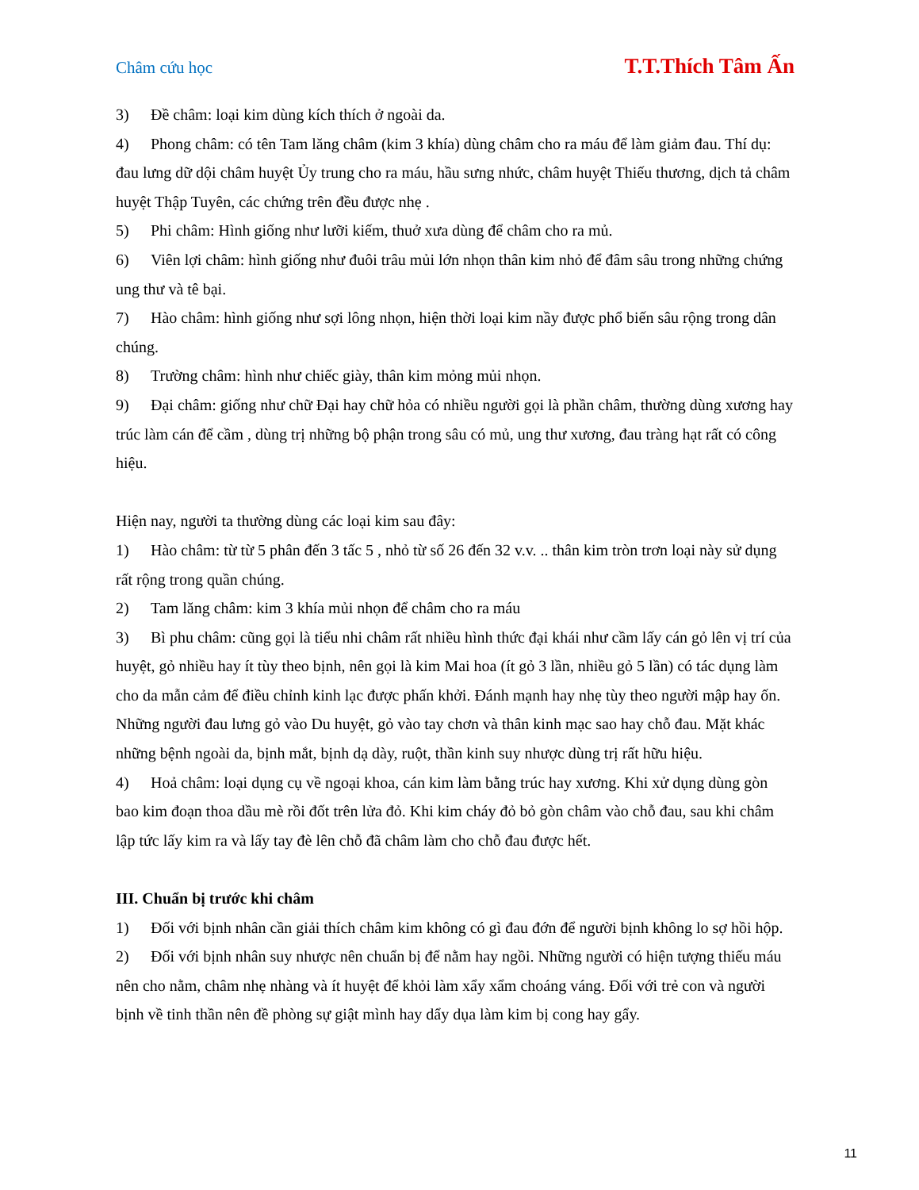Châm cứu học T.T.Thích Tâm Ấn
3) Đề châm: loại kim dùng kích thích ở ngoài da.
4) Phong châm: có tên Tam lăng châm (kim 3 khía) dùng châm cho ra máu để làm giảm đau. Thí dụ: đau lưng dữ dội châm huyệt Ủy trung cho ra máu, hầu sưng nhức, châm huyệt Thiếu thương, dịch tả châm huyệt Thập Tuyên, các chứng trên đều được nhẹ .
5) Phi châm: Hình giống như lưỡi kiếm, thuở xưa dùng để châm cho ra mủ.
6) Viên lợi châm: hình giống như đuôi trâu mủi lớn nhọn thân kim nhỏ để đâm sâu trong những chứng ung thư và tê bại.
7) Hào châm: hình giống như sợi lông nhọn, hiện thời loại kim nầy được phổ biến sâu rộng trong dân chúng.
8) Trường châm: hình như chiếc giày, thân kim mỏng mủi nhọn.
9) Đại châm: giống như chữ Đại hay chữ hỏa có nhiều người gọi là phần châm, thường dùng xương hay trúc làm cán để cầm , dùng trị những bộ phận trong sâu có mủ, ung thư xương, đau tràng hạt rất có công hiệu.
Hiện nay, người ta thường dùng các loại kim sau đây:
1) Hào châm: từ từ 5 phân đến 3 tấc 5 , nhỏ từ số 26 đến 32 v.v. .. thân kim tròn trơn loại này sử dụng rất rộng trong quần chúng.
2) Tam lăng châm: kim 3 khía mủi nhọn để châm cho ra máu
3) Bì phu châm: cũng gọi là tiểu nhi châm rất nhiều hình thức đại khái như cầm lấy cán gỏ lên vị trí của huyệt, gỏ nhiều hay ít tùy theo bịnh, nên gọi là kim Mai hoa (ít gỏ 3 lần, nhiều gỏ 5 lần) có tác dụng làm cho da mẫn cảm để điều chỉnh kinh lạc được phấn khởi. Đánh mạnh hay nhẹ tùy theo người mập hay ốn. Những người đau lưng gỏ vào Du huyệt, gỏ vào tay chơn và thân kinh mạc sao hay chỗ đau. Mặt khác những bệnh ngoài da, bịnh mắt, bịnh dạ dày, ruột, thần kinh suy nhược dùng trị rất hữu hiệu.
4) Hoả châm: loại dụng cụ về ngoại khoa, cán kim làm bằng trúc hay xương. Khi xử dụng dùng gòn bao kim đoạn thoa dầu mè rồi đốt trên lửa đỏ. Khi kim cháy đỏ bỏ gòn châm vào chỗ đau, sau khi châm lập tức lấy kim ra và lấy tay đè lên chỗ đã châm làm cho chỗ đau được hết.
III. Chuẩn bị trước khi châm
1) Đối với bịnh nhân cần giải thích châm kim không có gì đau đớn để người bịnh không lo sợ hồi hộp.
2) Đối với bịnh nhân suy nhược nên chuẩn bị để nằm hay ngồi. Những người có hiện tượng thiếu máu nên cho nằm, châm nhẹ nhàng và ít huyệt để khỏi làm xẩy xẩm choáng váng. Đối với trẻ con và người bịnh về tinh thần nên đề phòng sự giật mình hay dẩy dụa làm kim bị cong hay gẩy.
11